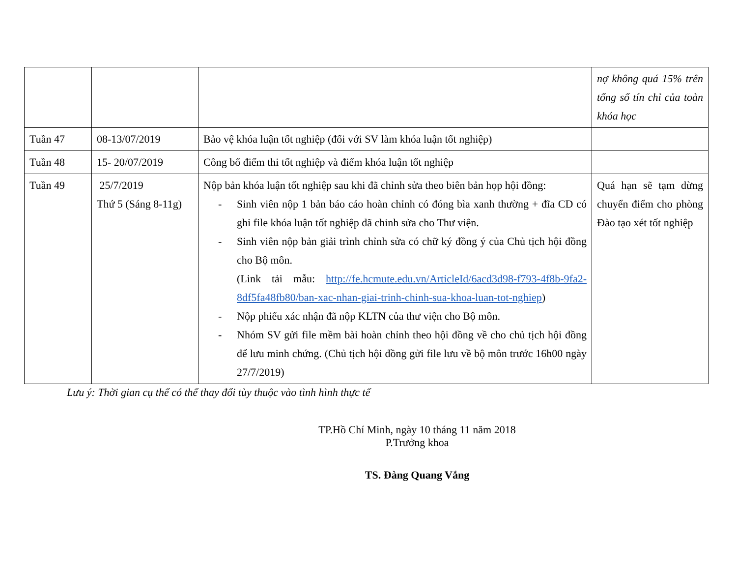| | | | nợ không quá 15% trên tổng số tín chỉ của toàn khóa học |
| Tuần 47 | 08-13/07/2019 | Bảo vệ khóa luận tốt nghiệp (đối với SV làm khóa luận tốt nghiệp) | |
| Tuần 48 | 15- 20/07/2019 | Công bố điểm thi tốt nghiệp và điểm khóa luận tốt nghiệp | |
| Tuần 49 | 25/7/2019 Thứ 5 (Sáng 8-11g) | Nộp bản khóa luận tốt nghiệp sau khi đã chỉnh sửa theo biên bản họp hội đồng: - Sinh viên nộp 1 bản báo cáo hoàn chỉnh có đóng bìa xanh thường + đĩa CD có ghi file khóa luận tốt nghiệp đã chỉnh sửa cho Thư viện. - Sinh viên nộp bản giải trình chỉnh sửa có chữ ký đồng ý của Chủ tịch hội đồng cho Bộ môn. (Link tải mẫu: http://fe.hcmute.edu.vn/ArticleId/6acd3d98-f793-4f8b-9fa2-8df5fa48fb80/ban-xac-nhan-giai-trinh-chinh-sua-khoa-luan-tot-nghiep ) - Nộp phiếu xác nhận đã nộp KLTN của thư viện cho Bộ môn. - Nhóm SV gửi file mềm bài hoàn chỉnh theo hội đồng về cho chủ tịch hội đồng để lưu minh chứng. (Chủ tịch hội đồng gửi file lưu về bộ môn trước 16h00 ngày 27/7/2019) | Quá hạn sẽ tạm dừng chuyển điểm cho phòng Đào tạo xét tốt nghiệp |
Lưu ý: Thời gian cụ thể có thể thay đổi tùy thuộc vào tình hình thực tế
TP.Hồ Chí Minh, ngày 10 tháng 11 năm 2018
P.Trưởng khoa
TS. Đàng Quang Vắng